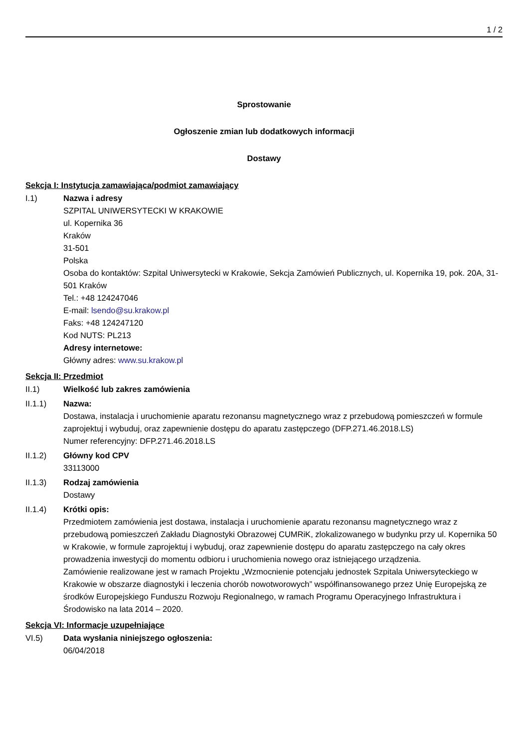1 / 2
Sprostowanie
Ogłoszenie zmian lub dodatkowych informacji
Dostawy
Sekcja I: Instytucja zamawiająca/podmiot zamawiający
I.1) Nazwa i adresy
SZPITAL UNIWERSYTECKI W KRAKOWIE
ul. Kopernika 36
Kraków
31-501
Polska
Osoba do kontaktów: Szpital Uniwersytecki w Krakowie, Sekcja Zamówień Publicznych, ul. Kopernika 19, pok. 20A, 31-501 Kraków
Tel.: +48 124247046
E-mail: lsendo@su.krakow.pl
Faks: +48 124247120
Kod NUTS: PL213
Adresy internetowe:
Główny adres: www.su.krakow.pl
Sekcja II: Przedmiot
II.1) Wielkość lub zakres zamówienia
II.1.1) Nazwa:
Dostawa, instalacja i uruchomienie aparatu rezonansu magnetycznego wraz z przebudową pomieszczeń w formule zaprojektuj i wybuduj, oraz zapewnienie dostępu do aparatu zastępczego (DFP.271.46.2018.LS)
Numer referencyjny: DFP.271.46.2018.LS
II.1.2) Główny kod CPV
33113000
II.1.3) Rodzaj zamówienia
Dostawy
II.1.4) Krótki opis:
Przedmiotem zamówienia jest dostawa, instalacja i uruchomienie aparatu rezonansu magnetycznego wraz z przebudową pomieszczeń Zakładu Diagnostyki Obrazowej CUMRiK, zlokalizowanego w budynku przy ul. Kopernika 50 w Krakowie, w formule zaprojektuj i wybuduj, oraz zapewnienie dostępu do aparatu zastępczego na cały okres prowadzenia inwestycji do momentu odbioru i uruchomienia nowego oraz istniejącego urządzenia.
Zamówienie realizowane jest w ramach Projektu „Wzmocnienie potencjału jednostek Szpitala Uniwersyteckiego w Krakowie w obszarze diagnostyki i leczenia chorób nowotworowych” współfinansowanego przez Unię Europejską ze środków Europejskiego Funduszu Rozwoju Regionalnego, w ramach Programu Operacyjnego Infrastruktura i Środowisko na lata 2014 – 2020.
Sekcja VI: Informacje uzupełniające
VI.5) Data wysłania niniejszego ogłoszenia:
06/04/2018